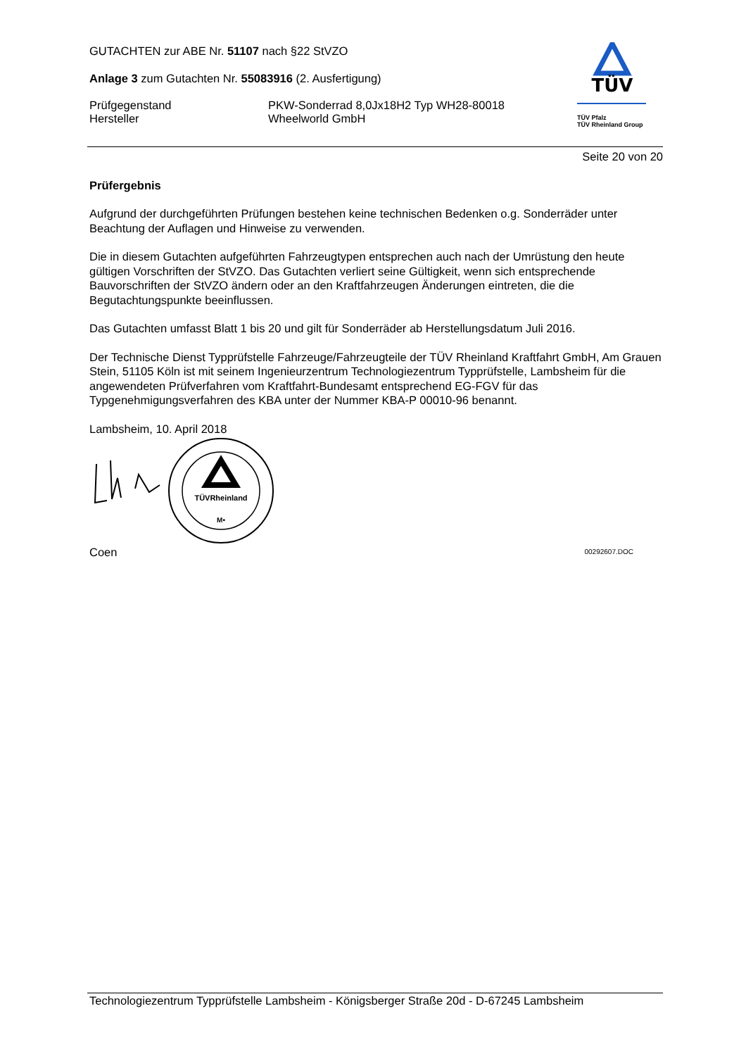GUTACHTEN zur ABE Nr. 51107 nach §22 StVZO
Anlage 3 zum Gutachten Nr. 55083916 (2. Ausfertigung)
Prüfgegenstand
Hersteller
PKW-Sonderrad 8,0Jx18H2 Typ WH28-80018
Wheelworld GmbH
TÜV
TÜV Pfalz
TÜV Rheinland Group
Seite 20 von 20
Prüfergebnis
Aufgrund der durchgeführten Prüfungen bestehen keine technischen Bedenken o.g. Sonderräder unter Beachtung der Auflagen und Hinweise zu verwenden.
Die in diesem Gutachten aufgeführten Fahrzeugtypen entsprechen auch nach der Umrüstung den heute gültigen Vorschriften der StVZO. Das Gutachten verliert seine Gültigkeit, wenn sich entsprechende Bauvorschriften der StVZO ändern oder an den Kraftfahrzeugen Änderungen eintreten, die die Begutachtungspunkte beeinflussen.
Das Gutachten umfasst Blatt 1 bis 20 und gilt für Sonderräder ab Herstellungsdatum Juli 2016.
Der Technische Dienst Typprüfstelle Fahrzeuge/Fahrzeugteile der TÜV Rheinland Kraftfahrt GmbH, Am Grauen Stein, 51105 Köln ist mit seinem Ingenieurzentrum Technologiezentrum Typprüfstelle, Lambsheim für die angewendeten Prüfverfahren vom Kraftfahrt-Bundesamt entsprechend EG-FGV für das Typgenehmigungsverfahren des KBA unter der Nummer KBA-P 00010-96 benannt.
Lambsheim, 10. April 2018
TÜVRheinland
M•
Coen 00292607.DOC
Technologiezentrum Typprüfstelle Lambsheim - Königsberger Straße 20d - D-67245 Lambsheim